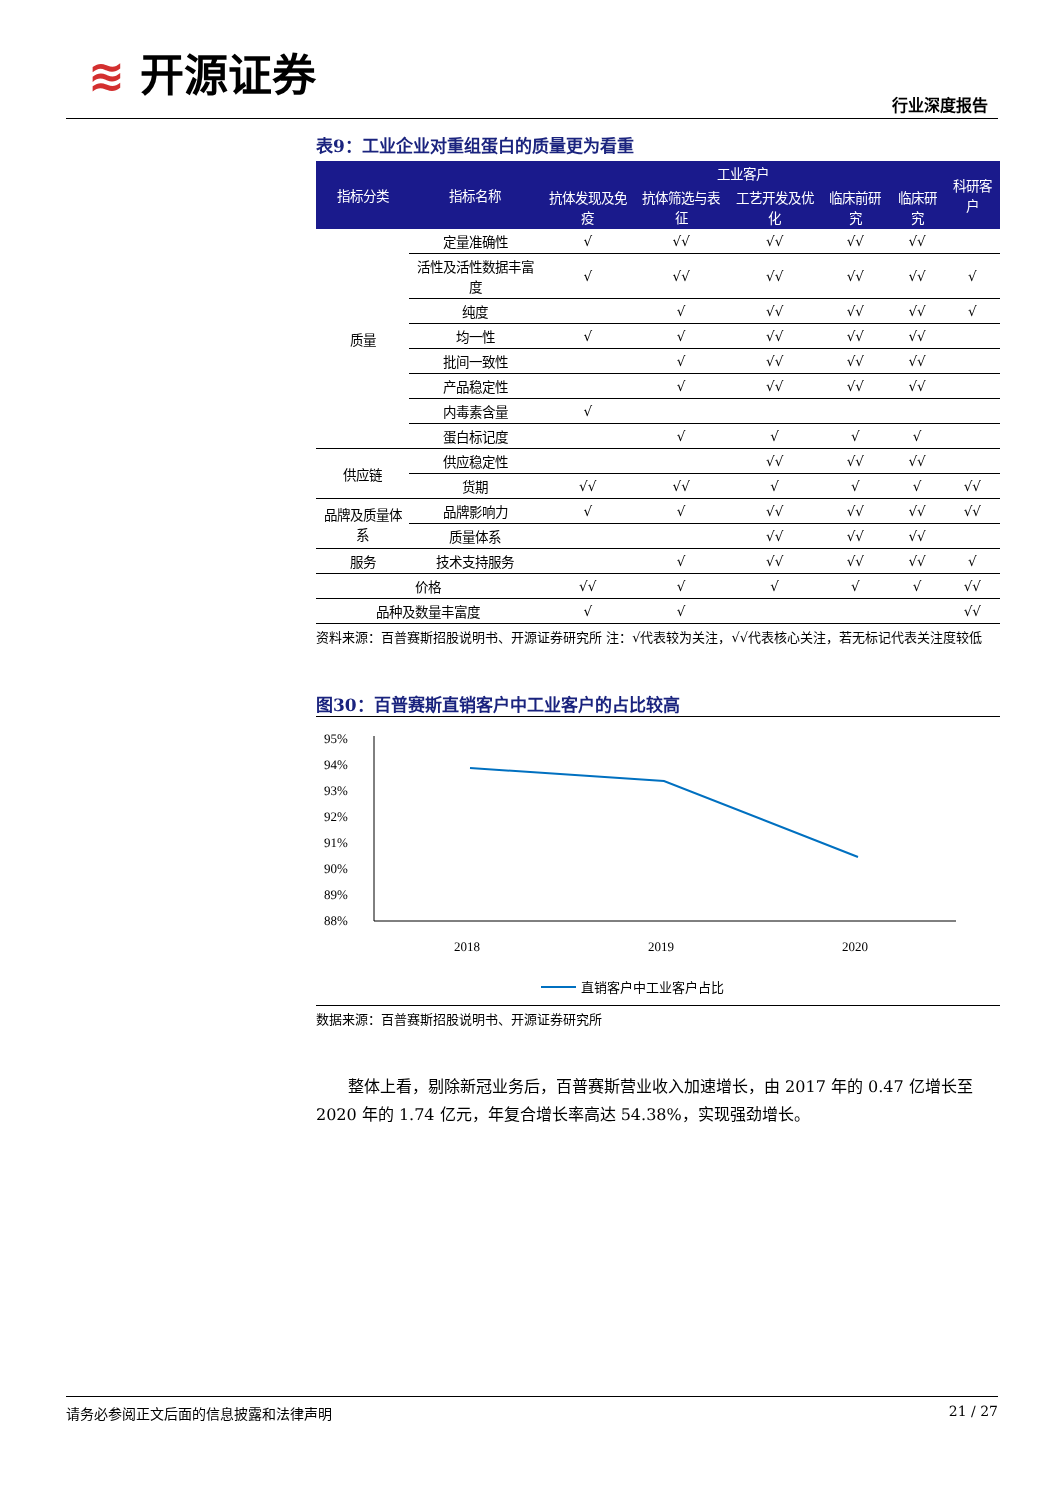≋ 开源证券
行业深度报告
表9：工业企业对重组蛋白的质量更为看重
| 指标分类 | 指标名称 | 工业客户 | | | | | 科研客户 |
| --- | --- | --- | --- | --- | --- | --- | --- |
| | | 抗体发现及免疫 | 抗体筛选与表征 | 工艺开发及优化 | 临床前研究 | 临床研究 | |
| 质量 | 定量准确性 | √ | √√ | √√ | √√ | √√ | |
| | 活性及活性数据丰富度 | √ | √√ | √√ | √√ | √√ | √ |
| | 纯度 | | √ | √√ | √√ | √√ | √ |
| | 均一性 | √ | √ | √√ | √√ | √√ | |
| | 批间一致性 | | √ | √√ | √√ | √√ | |
| | 产品稳定性 | | √ | √√ | √√ | √√ | |
| | 内毒素含量 | √ | | | | | |
| | 蛋白标记度 | | √ | √ | √ | √ | |
| 供应链 | 供应稳定性 | | | √√ | √√ | √√ | |
| | 货期 | √√ | √√ | √ | √ | √ | √√ |
| 品牌及质量体系 | 品牌影响力 | √ | √ | √√ | √√ | √√ | √√ |
| | 质量体系 | | | √√ | √√ | √√ | |
| 服务 | 技术支持服务 | | √ | √√ | √√ | √√ | √ |
| 价格 | | √√ | √ | √ | √ | √ | √√ |
| 品种及数量丰富度 | | √ | √ | | | | √√ |
资料来源：百普赛斯招股说明书、开源证券研究所 注：√代表较为关注，√√代表核心关注，若无标记代表关注度较低
图30：百普赛斯直销客户中工业客户的占比较高
95%
94%
93%
92%
91%
90%
89%
88%
2018
2019
2020
直销客户中工业客户占比
数据来源：百普赛斯招股说明书、开源证券研究所
整体上看，剔除新冠业务后，百普赛斯营业收入加速增长，由 2017 年的 0.47 亿增长至 2020 年的 1.74 亿元，年复合增长率高达 54.38%，实现强劲增长。
请务必参阅正文后面的信息披露和法律声明 21 / 27